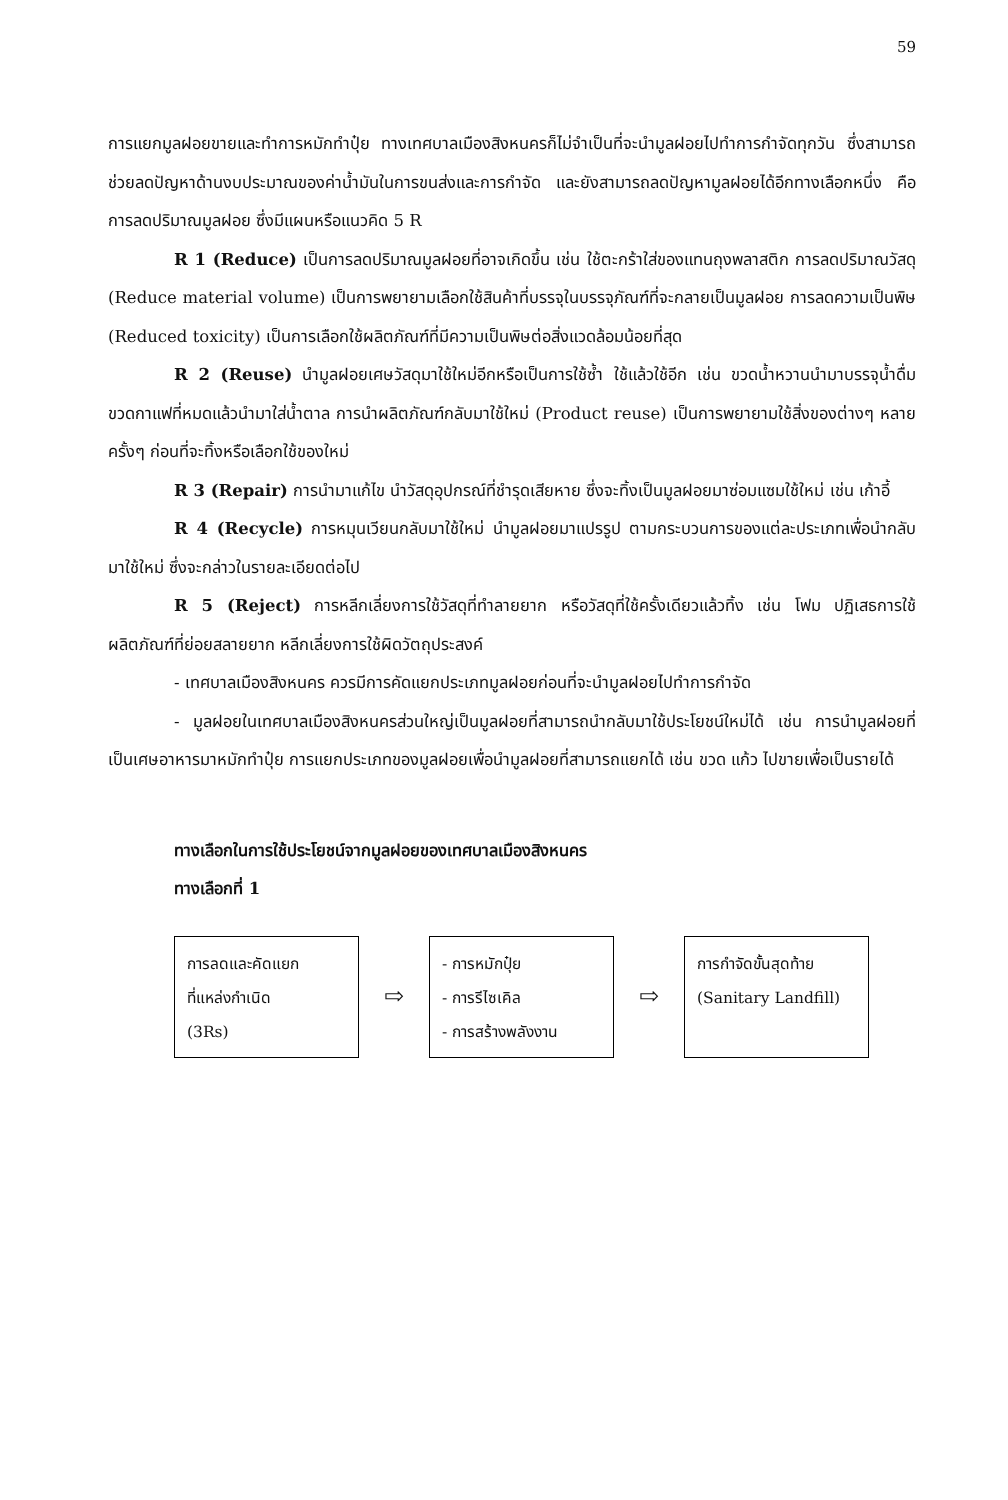59
การแยกมูลฝอยขายและทำการหมักทำปุ๋ย ทางเทศบาลเมืองสิงหนครก็ไม่จำเป็นที่จะนำมูลฝอยไปทำการกำจัดทุกวัน ซึ่งสามารถช่วยลดปัญหาด้านงบประมาณของค่าน้ำมันในการขนส่งและการกำจัด และยังสามารถลดปัญหามูลฝอยได้อีกทางเลือกหนึ่ง คือ การลดปริมาณมูลฝอย ซึ่งมีแผนหรือแนวคิด 5 R
R 1 (Reduce) เป็นการลดปริมาณมูลฝอยที่อาจเกิดขึ้น เช่น ใช้ตะกร้าใส่ของแทนถุงพลาสติก การลดปริมาณวัสดุ (Reduce material volume) เป็นการพยายามเลือกใช้สินค้าที่บรรจุในบรรจุภัณฑ์ที่จะกลายเป็นมูลฝอย การลดความเป็นพิษ (Reduced toxicity) เป็นการเลือกใช้ผลิตภัณฑ์ที่มีความเป็นพิษต่อสิ่งแวดล้อมน้อยที่สุด
R 2 (Reuse) นำมูลฝอยเศษวัสดุมาใช้ใหม่อีกหรือเป็นการใช้ซ้ำ ใช้แล้วใช้อีก เช่น ขวดน้ำหวานนำมาบรรจุน้ำดื่ม ขวดกาแฟที่หมดแล้วนำมาใส่น้ำตาล การนำผลิตภัณฑ์กลับมาใช้ใหม่ (Product reuse) เป็นการพยายามใช้สิ่งของต่างๆ หลายครั้งๆ ก่อนที่จะทิ้งหรือเลือกใช้ของใหม่
R 3 (Repair) การนำมาแก้ไข นำวัสดุอุปกรณ์ที่ชำรุดเสียหาย ซึ่งจะทิ้งเป็นมูลฝอยมาซ่อมแซมใช้ใหม่ เช่น เก้าอี้
R 4 (Recycle) การหมุนเวียนกลับมาใช้ใหม่ นำมูลฝอยมาแปรรูป ตามกระบวนการของแต่ละประเภทเพื่อนำกลับมาใช้ใหม่ ซึ่งจะกล่าวในรายละเอียดต่อไป
R 5 (Reject) การหลีกเลี่ยงการใช้วัสดุที่ทำลายยาก หรือวัสดุที่ใช้ครั้งเดียวแล้วทิ้ง เช่น โฟม ปฏิเสธการใช้ผลิตภัณฑ์ที่ย่อยสลายยาก หลีกเลี่ยงการใช้ผิดวัตถุประสงค์
- เทศบาลเมืองสิงหนคร ควรมีการคัดแยกประเภทมูลฝอยก่อนที่จะนำมูลฝอยไปทำการกำจัด
- มูลฝอยในเทศบาลเมืองสิงหนครส่วนใหญ่เป็นมูลฝอยที่สามารถนำกลับมาใช้ประโยชน์ใหม่ได้ เช่น การนำมูลฝอยที่เป็นเศษอาหารมาหมักทำปุ๋ย การแยกประเภทของมูลฝอยเพื่อนำมูลฝอยที่สามารถแยกได้ เช่น ขวด แก้ว ไปขายเพื่อเป็นรายได้
ทางเลือกในการใช้ประโยชน์จากมูลฝอยของเทศบาลเมืองสิงหนคร
ทางเลือกที่ 1
การลดและคัดแยก
ที่แหล่งกำเนิด
(3Rs)
⇨
- การหมักปุ๋ย
- การรีไซเคิล
- การสร้างพลังงาน
⇨
การกำจัดขั้นสุดท้าย
(Sanitary Landfill)